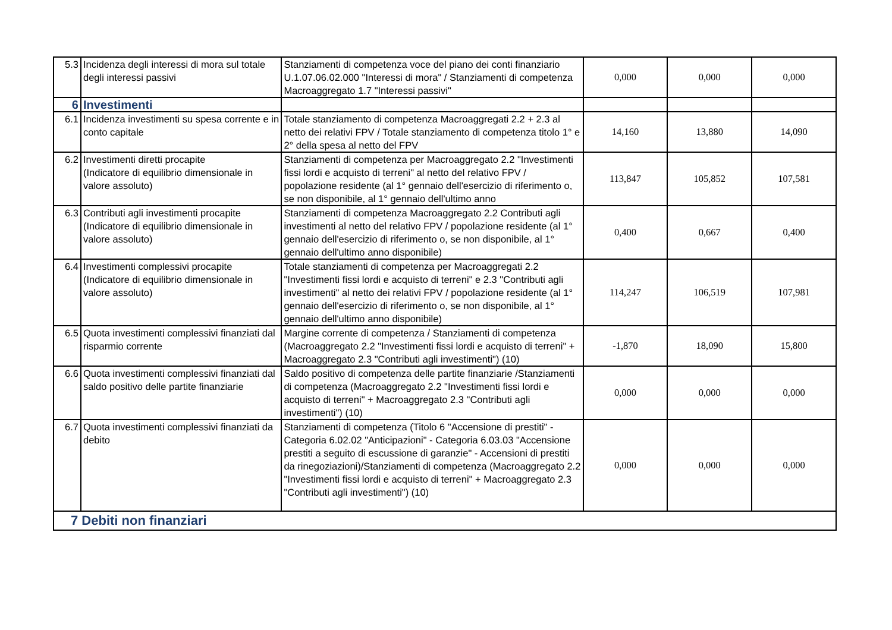| 5.3 | Incidenza degli interessi di mora sul totale degli interessi passivi | Stanziamenti di competenza voce del piano dei conti finanziario U.1.07.06.02.000 "Interessi di mora" / Stanziamenti di competenza Macroaggregato 1.7 "Interessi passivi" | 0,000 | 0,000 | 0,000 |
| 6 | Investimenti | | | | |
| 6.1 | Incidenza investimenti su spesa corrente e in conto capitale | Totale stanziamento di competenza Macroaggregati 2.2 + 2.3 al netto dei relativi FPV / Totale stanziamento di competenza titolo 1° e 2° della spesa al netto del FPV | 14,160 | 13,880 | 14,090 |
| 6.2 | Investimenti diretti procapite (Indicatore di equilibrio dimensionale in valore assoluto) | Stanziamenti di competenza per Macroaggregato 2.2 "Investimenti fissi lordi e acquisto di terreni" al netto del relativo FPV / popolazione residente (al 1° gennaio dell'esercizio di riferimento o, se non disponibile, al 1° gennaio dell'ultimo anno | 113,847 | 105,852 | 107,581 |
| 6.3 | Contributi agli investimenti procapite (Indicatore di equilibrio dimensionale in valore assoluto) | Stanziamenti di competenza Macroaggregato 2.2 Contributi agli investimenti al netto del relativo FPV / popolazione residente (al 1° gennaio dell'esercizio di riferimento o, se non disponibile, al 1° gennaio dell'ultimo anno disponibile) | 0,400 | 0,667 | 0,400 |
| 6.4 | Investimenti complessivi procapite (Indicatore di equilibrio dimensionale in valore assoluto) | Totale stanziamenti di competenza per Macroaggregati 2.2 "Investimenti fissi lordi e acquisto di terreni" e 2.3 "Contributi agli investimenti" al netto dei relativi FPV / popolazione residente (al 1° gennaio dell'esercizio di riferimento o, se non disponibile, al 1° gennaio dell'ultimo anno disponibile) | 114,247 | 106,519 | 107,981 |
| 6.5 | Quota investimenti complessivi finanziati dal risparmio corrente | Margine corrente di competenza / Stanziamenti di competenza (Macroaggregato 2.2 "Investimenti fissi lordi e acquisto di terreni" + Macroaggregato 2.3 "Contributi agli investimenti") (10) | -1,870 | 18,090 | 15,800 |
| 6.6 | Quota investimenti complessivi finanziati dal saldo positivo delle partite finanziarie | Saldo positivo di competenza delle partite finanziarie /Stanziamenti di competenza (Macroaggregato 2.2 "Investimenti fissi lordi e acquisto di terreni" + Macroaggregato 2.3 "Contributi agli investimenti") (10) | 0,000 | 0,000 | 0,000 |
| 6.7 | Quota investimenti complessivi finanziati da debito | Stanziamenti di competenza (Titolo 6 "Accensione di prestiti" - Categoria 6.02.02 "Anticipazioni" - Categoria 6.03.03 "Accensione prestiti a seguito di escussione di garanzie" - Accensioni di prestiti da rinegoziazioni)/Stanziamenti di competenza (Macroaggregato 2.2 "Investimenti fissi lordi e acquisto di terreni" + Macroaggregato 2.3 "Contributi agli investimenti") (10) | 0,000 | 0,000 | 0,000 |
| 7 Debiti non finanziari | | | | | |